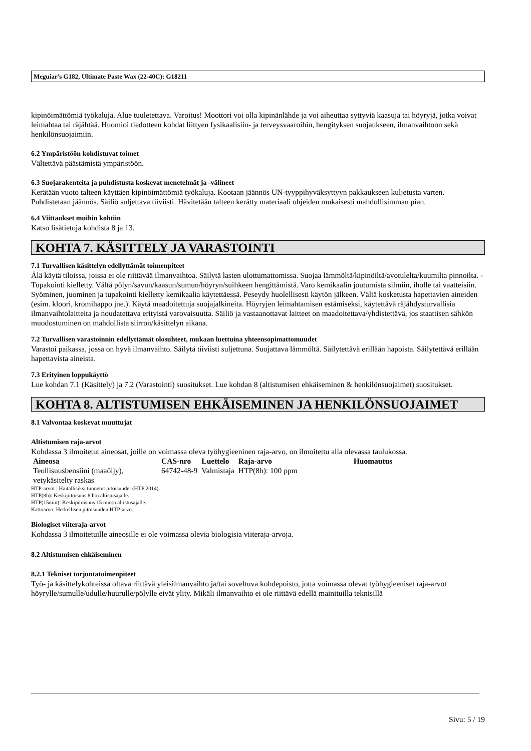Meguiar's G182, Ultimate Paste Wax (22-40C): G18211
kipinöimättömiä työkaluja. Alue tuuletettava. Varoitus! Moottori voi olla kipinänlähde ja voi aiheuttaa syttyviä kaasuja tai höyryjä, jotka voivat leimahtaa tai räjähtää. Huomioi tiedotteen kohdat liittyen fysikaalisiin- ja terveysvaaroihin, hengityksen suojaukseen, ilmanvaihtoon sekä henkilönsuojaimiin.
6.2 Ympäristöön kohdistuvat toimet
Vältettävä päästämistä ympäristöön.
6.3 Suojarakenteita ja puhdistusta koskevat menetelmät ja -välineet
Kerätään vuoto talteen käyttäen kipinöimättömiä työkaluja. Kootaan jäännös UN-tyyppihyväksyttyyn pakkaukseen kuljetusta varten. Puhdistetaan jäännös. Säiliö suljettava tiiviisti. Hävitetään talteen kerätty materiaali ohjeiden mukaisesti mahdollisimman pian.
6.4 Viittaukset muihin kohtiin
Katso lisätietoja kohdista 8 ja 13.
KOHTA 7. KÄSITTELY JA VARASTOINTI
7.1 Turvallisen käsittelyn edellyttämät toimenpiteet
Älä käytä tiloissa, joissa ei ole riittävää ilmanvaihtoa. Säilytä lasten ulottumattomissa. Suojaa lämmöltä/kipinöiltä/avotulelta/kuumilta pinnoilta. - Tupakointi kielletty. Vältä pölyn/savun/kaasun/sumun/höyryn/suihkeen hengittämistä. Varo kemikaalin joutumista silmiin, iholle tai vaatteisiin. Syöminen, juominen ja tupakointi kielletty kemikaalia käytettäessä. Peseydy huolellisesti käytön jälkeen. Vältä kosketusta hapettavien aineiden (esim. kloori, kromihappo jne.). Käytä maadoitettuja suojajalkineita. Höyryjen leimahtamisen estämiseksi, käytettävä räjähdysturvallisia ilmanvaihtolaitteita ja noudatettava erityistä varovaisuutta. Säiliö ja vastaanottavat laitteet on maadoitettava/yhdistettävä, jos staattisen sähkön muodostuminen on mahdollista siirron/käsittelyn aikana.
7.2 Turvallisen varastoinnin edellyttämät olosuhteet, mukaan luettuina yhteensopimattomuudet
Varastoi paikassa, jossa on hyvä ilmanvaihto. Säilytä tiiviisti suljettuna. Suojattava lämmöltä. Säilytettävä erillään hapoista. Säilytettävä erillään hapettavista aineista.
7.3 Erityinen loppukäyttö
Lue kohdan 7.1 (Käsittely) ja 7.2 (Varastointi) suositukset. Lue kohdan 8 (altistumisen ehkäiseminen & henkilönsuojaimet) suositukset.
KOHTA 8. ALTISTUMISEN EHKÄISEMINEN JA HENKILÖNSUOJAIMET
8.1 Valvontaa koskevat muuttujat
Altistumisen raja-arvot
Kohdassa 3 ilmoitetut aineosat, joille on voimassa oleva työhygieeninen raja-arvo, on ilmoitettu alla olevassa taulukossa.
| Aineosa | CAS-nro | Luettelo | Raja-arvo | Huomautus |
| --- | --- | --- | --- | --- |
| Teollisuusbensiini (maaöljy), vetykäsitelty raskas | 64742-48-9 | Valmistaja | HTP(8h): 100 ppm | |
HTP-arvot : Haitallisiksi tunnetut pitoisuudet (HTP 2014).
HTP(8h): Keskipitoisuus 8 h:n altistusajalle.
HTP(15min): Keskipitoisuus 15 min:n altistusajalle.
Kattoarvo: Hetkellisen pitoisuuden HTP-arvo.
Biologiset viiteraja-arvot
Kohdassa 3 ilmoitetuille aineosille ei ole voimassa olevia biologisia viiteraja-arvoja.
8.2 Altistumisen ehkäiseminen
8.2.1 Tekniset torjuntatoimenpiteet
Työ- ja käsittelykohteissa oltava riittävä yleisilmanvaihto ja/tai soveltuva kohdepoisto, jotta voimassa olevat työhygieeniset raja-arvot höyrylle/sumulle/udulle/huurulle/pölylle eivät ylity. Mikäli ilmanvaihto ei ole riittävä edellä mainituilla teknisillä
Sivu: 5 / 19